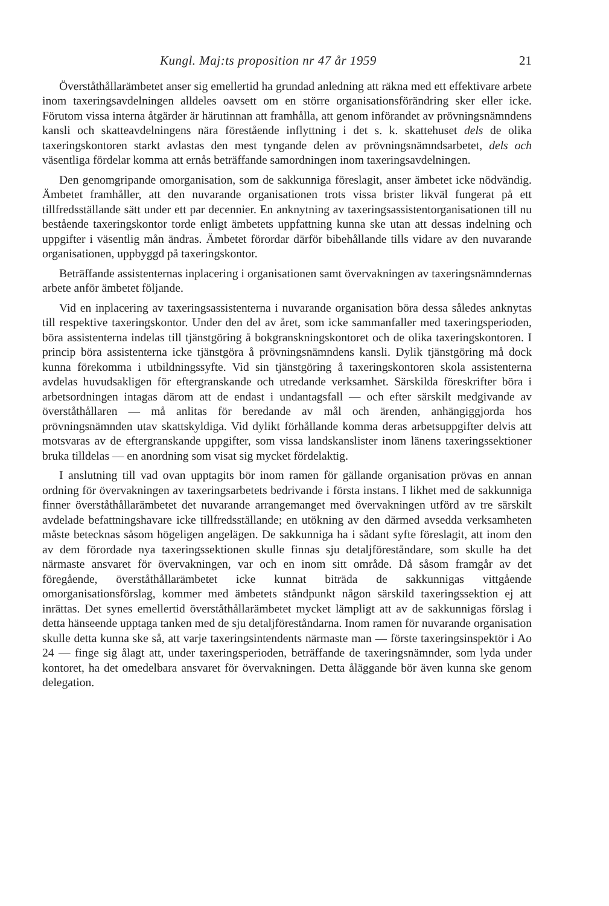Kungl. Maj:ts proposition nr 47 år 1959 21
Överståthållarämbetet anser sig emellertid ha grundad anledning att räkna med ett effektivare arbete inom taxeringsavdelningen alldeles oavsett om en större organisationsförändring sker eller icke. Förutom vissa interna åtgärder är härutinnan att framhålla, att genom införandet av prövningsnämndens kansli och skatteavdelningens nära förestående inflyttning i det s. k. skattehuset dels de olika taxeringskontoren starkt avlastas den mest tyngande delen av prövningsnämndsarbetet, dels och väsentliga fördelar komma att ernås beträffande samordningen inom taxeringsavdelningen.
Den genomgripande omorganisation, som de sakkunniga föreslagit, anser ämbetet icke nödvändig. Ämbetet framhåller, att den nuvarande organisationen trots vissa brister likväl fungerat på ett tillfredsställande sätt under ett par decennier. En anknytning av taxeringsassistentorganisationen till nu bestående taxeringskontor torde enligt ämbetets uppfattning kunna ske utan att dessas indelning och uppgifter i väsentlig mån ändras. Ämbetet förordar därför bibehållande tills vidare av den nuvarande organisationen, uppbyggd på taxeringskontor.
Beträffande assistenternas inplacering i organisationen samt övervakningen av taxeringsnämndernas arbete anför ämbetet följande.
Vid en inplacering av taxeringsassistenterna i nuvarande organisation böra dessa således anknytas till respektive taxeringskontor. Under den del av året, som icke sammanfaller med taxeringsperioden, böra assistenterna indelas till tjänstgöring å bokgranskningskontoret och de olika taxeringskontoren. I princip böra assistenterna icke tjänstgöra å prövningsnämndens kansli. Dylik tjänstgöring må dock kunna förekomma i utbildningssyfte. Vid sin tjänstgöring å taxeringskontoren skola assistenterna avdelas huvudsakligen för eftergranskande och utredande verksamhet. Särskilda föreskrifter böra i arbetsordningen intagas därom att de endast i undantagsfall — och efter särskilt medgivande av överståthållaren — må anlitas för beredande av mål och ärenden, anhängiggjorda hos prövningsnämnden utav skattskyldiga. Vid dylikt förhållande komma deras arbetsuppgifter delvis att motsvaras av de eftergranskande uppgifter, som vissa landskanslister inom länens taxeringssektioner bruka tilldelas — en anordning som visat sig mycket fördelaktig.
I anslutning till vad ovan upptagits bör inom ramen för gällande organisation prövas en annan ordning för övervakningen av taxeringsarbetets bedrivande i första instans. I likhet med de sakkunniga finner överståthållarämbetet det nuvarande arrangemanget med övervakningen utförd av tre särskilt avdelade befattningshavare icke tillfredsställande; en utökning av den därmed avsedda verksamheten måste betecknas såsom högeligen angelägen. De sakkunniga ha i sådant syfte föreslagit, att inom den av dem förordade nya taxeringssektionen skulle finnas sju detaljföreståndare, som skulle ha det närmaste ansvaret för övervakningen, var och en inom sitt område. Då såsom framgår av det föregående, överståthållarämbetet icke kunnat biträda de sakkunnigas vittgående omorganisationsförslag, kommer med ämbetets ståndpunkt någon särskild taxeringssektion ej att inrättas. Det synes emellertid överståthållarämbetet mycket lämpligt att av de sakkunnigas förslag i detta hänseende upptaga tanken med de sju detaljföreståndarna. Inom ramen för nuvarande organisation skulle detta kunna ske så, att varje taxeringsintendents närmaste man — förste taxeringsinspektör i Ao 24 — finge sig ålagt att, under taxeringsperioden, beträffande de taxeringsnämnder, som lyda under kontoret, ha det omedelbara ansvaret för övervakningen. Detta åläggande bör även kunna ske genom delegation.